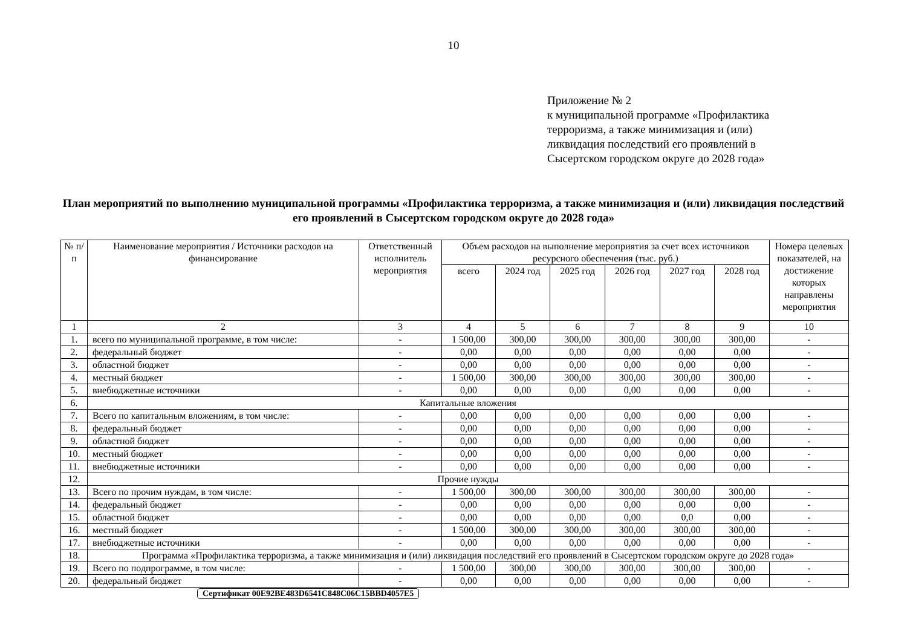10
Приложение № 2
к муниципальной программе «Профилактика
терроризма, а также минимизация и (или)
ликвидация последствий его проявлений в
Сысертском городском округе до 2028 года»
План мероприятий по выполнению муниципальной программы «Профилактика терроризма, а также минимизация и (или) ликвидация последствий его проявлений в Сысертском городском округе до 2028 года»
| № п/п | Наименование мероприятия / Источники расходов на финансирование | Ответственный исполнитель мероприятия | Объем расходов на выполнение мероприятия за счет всех источников ресурсного обеспечения (тыс. руб.) | | | | | | Номера целевых показателей, на достижение которых направлены мероприятия |
| --- | --- | --- | --- | --- | --- | --- | --- | --- | --- |
| | | | всего | 2024 год | 2025 год | 2026 год | 2027 год | 2028 год | |
| 1 | 2 | 3 | 4 | 5 | 6 | 7 | 8 | 9 | 10 |
| 1. | всего по муниципальной программе, в том числе: | - | 1 500,00 | 300,00 | 300,00 | 300,00 | 300,00 | 300,00 | - |
| 2. | федеральный бюджет | - | 0,00 | 0,00 | 0,00 | 0,00 | 0,00 | 0,00 | - |
| 3. | областной бюджет | - | 0,00 | 0,00 | 0,00 | 0,00 | 0,00 | 0,00 | - |
| 4. | местный бюджет | - | 1 500,00 | 300,00 | 300,00 | 300,00 | 300,00 | 300,00 | - |
| 5. | внебюджетные источники | - | 0,00 | 0,00 | 0,00 | 0,00 | 0,00 | 0,00 | - |
| 6. | Капитальные вложения | | | | | | | | |
| 7. | Всего по капитальным вложениям, в том числе: | - | 0,00 | 0,00 | 0,00 | 0,00 | 0,00 | 0,00 | - |
| 8. | федеральный бюджет | - | 0,00 | 0,00 | 0,00 | 0,00 | 0,00 | 0,00 | - |
| 9. | областной бюджет | - | 0,00 | 0,00 | 0,00 | 0,00 | 0,00 | 0,00 | - |
| 10. | местный бюджет | - | 0,00 | 0,00 | 0,00 | 0,00 | 0,00 | 0,00 | - |
| 11. | внебюджетные источники | - | 0,00 | 0,00 | 0,00 | 0,00 | 0,00 | 0,00 | - |
| 12. | Прочие нужды | | | | | | | | |
| 13. | Всего по прочим нуждам, в том числе: | - | 1 500,00 | 300,00 | 300,00 | 300,00 | 300,00 | 300,00 | - |
| 14. | федеральный бюджет | - | 0,00 | 0,00 | 0,00 | 0,00 | 0,00 | 0,00 | - |
| 15. | областной бюджет | - | 0,00 | 0,00 | 0,00 | 0,00 | 0,0 | 0,00 | - |
| 16. | местный бюджет | - | 1 500,00 | 300,00 | 300,00 | 300,00 | 300,00 | 300,00 | - |
| 17. | внебюджетные источники | - | 0,00 | 0,00 | 0,00 | 0,00 | 0,00 | 0,00 | - |
| 18. | Программа «Профилактика терроризма, а также минимизация и (или) ликвидация последствий его проявлений в Сысертском городском округе до 2028 года» | | | | | | | | |
| 19. | Всего по подпрограмме, в том числе: | - | 1 500,00 | 300,00 | 300,00 | 300,00 | 300,00 | 300,00 | - |
| 20. | федеральный бюджет | - | 0,00 | 0,00 | 0,00 | 0,00 | 0,00 | 0,00 | - |
Сертификат 00E92BE483D6541C848C06C15BBD4057E5